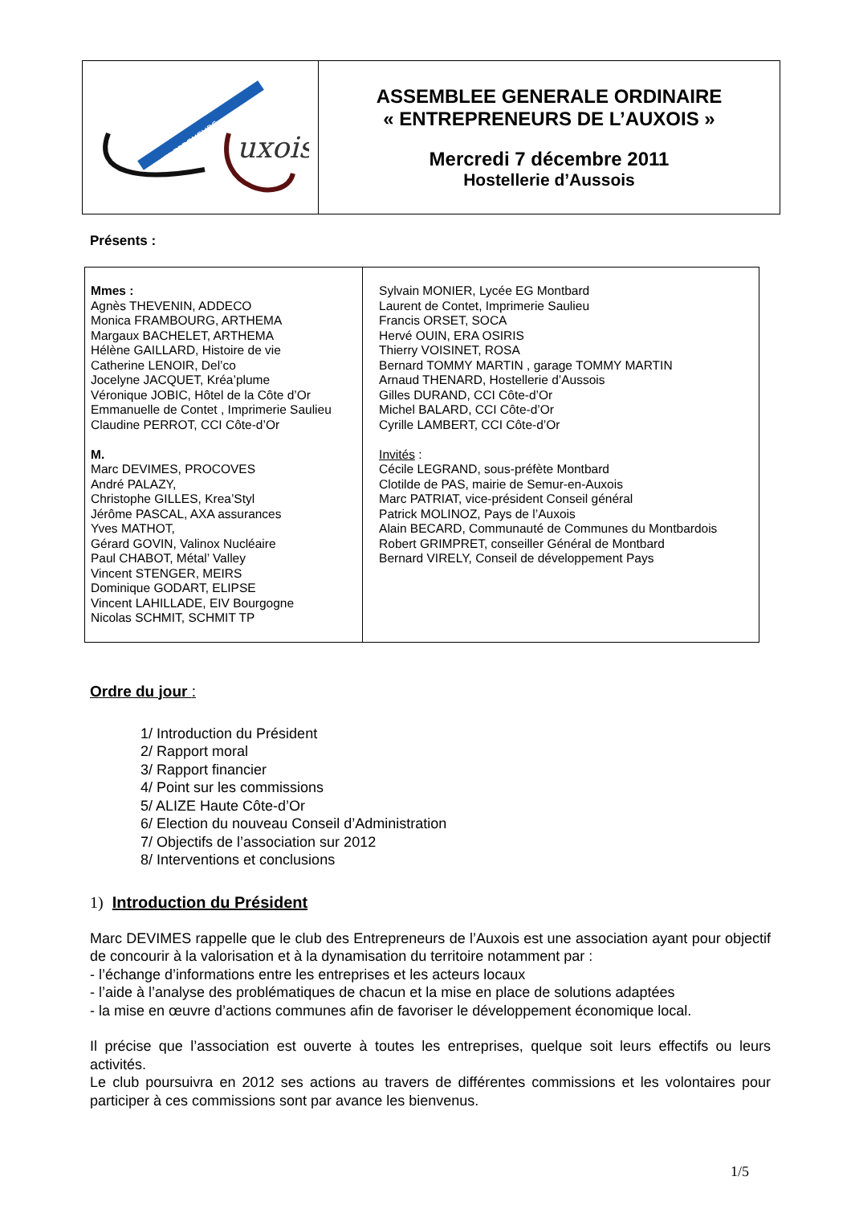ENTREPRENEURS
uxois
ASSEMBLEE GENERALE ORDINAIRE
« ENTREPRENEURS DE L’AUXOIS »
Mercredi 7 décembre 2011
Hostellerie d’Aussois
Présents :
| Mmes : Agnès THEVENIN, ADDECO Monica FRAMBOURG, ARTHEMA Margaux BACHELET, ARTHEMA Hélène GAILLARD, Histoire de vie Catherine LENOIR, Del’co Jocelyne JACQUET, Kréa’plume Véronique JOBIC, Hôtel de la Côte d’Or Emmanuelle de Contet , Imprimerie Saulieu Claudine PERROT, CCI Côte-d’Or M. Marc DEVIMES, PROCOVES André PALAZY, Christophe GILLES, Krea’Styl Jérôme PASCAL, AXA assurances Yves MATHOT, Gérard GOVIN, Valinox Nucléaire Paul CHABOT, Métal’ Valley Vincent STENGER, MEIRS Dominique GODART, ELIPSE Vincent LAHILLADE, EIV Bourgogne Nicolas SCHMIT, SCHMIT TP | Sylvain MONIER, Lycée EG Montbard Laurent de Contet, Imprimerie Saulieu Francis ORSET, SOCA Hervé OUIN, ERA OSIRIS Thierry VOISINET, ROSA Bernard TOMMY MARTIN , garage TOMMY MARTIN Arnaud THENARD, Hostellerie d’Aussois Gilles DURAND, CCI Côte-d’Or Michel BALARD, CCI Côte-d’Or Cyrille LAMBERT, CCI Côte-d’Or Invités : Cécile LEGRAND, sous-préfète Montbard Clotilde de PAS, mairie de Semur-en-Auxois Marc PATRIAT, vice-président Conseil général Patrick MOLINOZ, Pays de l’Auxois Alain BECARD, Communauté de Communes du Montbardois Robert GRIMPRET, conseiller Général de Montbard Bernard VIRELY, Conseil de développement Pays |
Ordre du jour :
1/ Introduction du Président
2/ Rapport moral
3/ Rapport financier
4/ Point sur les commissions
5/ ALIZE Haute Côte-d’Or
6/ Election du nouveau Conseil d’Administration
7/ Objectifs de l’association sur 2012
8/ Interventions et conclusions
1) Introduction du Président
Marc DEVIMES rappelle que le club des Entrepreneurs de l’Auxois est une association ayant pour objectif de concourir à la valorisation et à la dynamisation du territoire notamment par :
- l’échange d’informations entre les entreprises et les acteurs locaux
- l’aide à l’analyse des problématiques de chacun et la mise en place de solutions adaptées
- la mise en œuvre d’actions communes afin de favoriser le développement économique local.
Il précise que l’association est ouverte à toutes les entreprises, quelque soit leurs effectifs ou leurs activités.
Le club poursuivra en 2012 ses actions au travers de différentes commissions et les volontaires pour participer à ces commissions sont par avance les bienvenus.
1/5